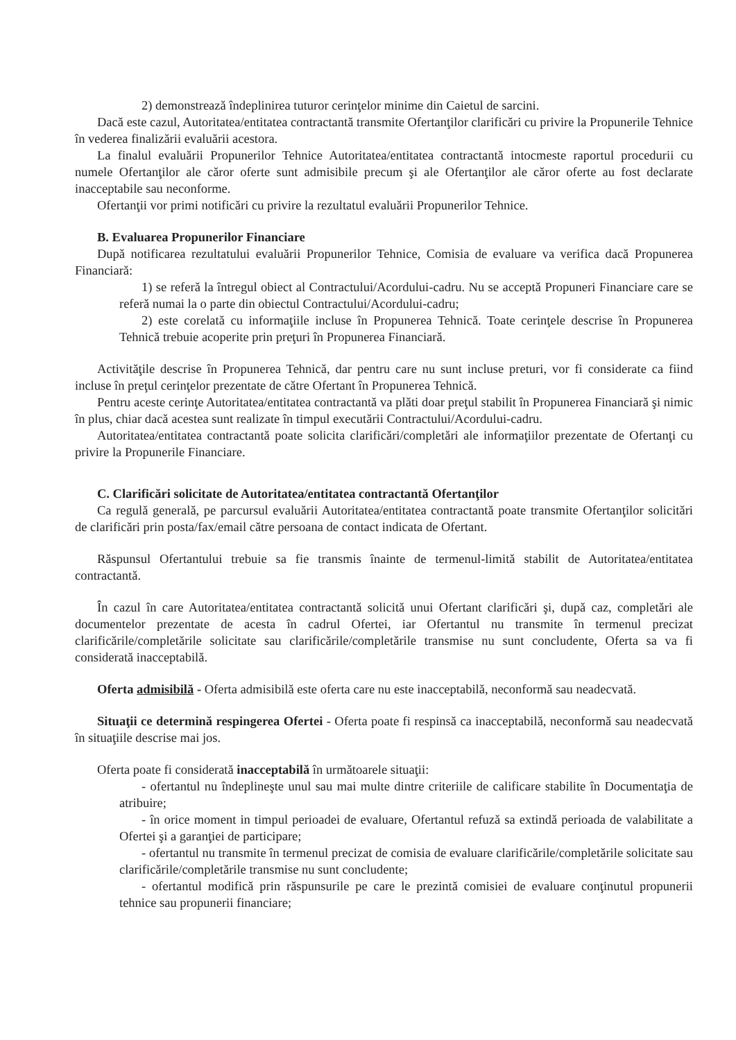2) demonstrează îndeplinirea tuturor cerinţelor minime din Caietul de sarcini.
Dacă este cazul, Autoritatea/entitatea contractantă transmite Ofertanţilor clarificări cu privire la Propunerile Tehnice în vederea finalizării evaluării acestora.
La finalul evaluării Propunerilor Tehnice Autoritatea/entitatea contractantă intocmeste raportul procedurii cu numele Ofertanţilor ale căror oferte sunt admisibile precum şi ale Ofertanţilor ale căror oferte au fost declarate inacceptabile sau neconforme.
Ofertanţii vor primi notificări cu privire la rezultatul evaluării Propunerilor Tehnice.
B. Evaluarea Propunerilor Financiare
După notificarea rezultatului evaluării Propunerilor Tehnice, Comisia de evaluare va verifica dacă Propunerea Financiară:
1) se referă la întregul obiect al Contractului/Acordului-cadru. Nu se acceptă Propuneri Financiare care se referă numai la o parte din obiectul Contractului/Acordului-cadru;
2) este corelată cu informaţiile incluse în Propunerea Tehnică. Toate cerinţele descrise în Propunerea Tehnică trebuie acoperite prin preţuri în Propunerea Financiară.
Activităţile descrise în Propunerea Tehnică, dar pentru care nu sunt incluse preturi, vor fi considerate ca fiind incluse în preţul cerinţelor prezentate de către Ofertant în Propunerea Tehnică.
Pentru aceste cerinţe Autoritatea/entitatea contractantă va plăti doar preţul stabilit în Propunerea Financiară şi nimic în plus, chiar dacă acestea sunt realizate în timpul executării Contractului/Acordului-cadru.
Autoritatea/entitatea contractantă poate solicita clarificări/completări ale informaţiilor prezentate de Ofertanţi cu privire la Propunerile Financiare.
C. Clarificări solicitate de Autoritatea/entitatea contractantă Ofertanţilor
Ca regulă generală, pe parcursul evaluării Autoritatea/entitatea contractantă poate transmite Ofertanţilor solicitări de clarificări prin posta/fax/email către persoana de contact indicata de Ofertant.
Răspunsul Ofertantului trebuie sa fie transmis înainte de termenul-limită stabilit de Autoritatea/entitatea contractantă.
În cazul în care Autoritatea/entitatea contractantă solicită unui Ofertant clarificări şi, după caz, completări ale documentelor prezentate de acesta în cadrul Ofertei, iar Ofertantul nu transmite în termenul precizat clarificările/completările solicitate sau clarificările/completările transmise nu sunt concludente, Oferta sa va fi considerată inacceptabilă.
Oferta admisibilă - Oferta admisibilă este oferta care nu este inacceptabilă, neconformă sau neadecvată.
Situaţii ce determină respingerea Ofertei - Oferta poate fi respinsă ca inacceptabilă, neconformă sau neadecvată în situaţiile descrise mai jos.
Oferta poate fi considerată inacceptabilă în următoarele situaţii:
- ofertantul nu îndeplineşte unul sau mai multe dintre criteriile de calificare stabilite în Documentaţia de atribuire;
- în orice moment in timpul perioadei de evaluare, Ofertantul refuză sa extindă perioada de valabilitate a Ofertei şi a garanţiei de participare;
- ofertantul nu transmite în termenul precizat de comisia de evaluare clarificările/completările solicitate sau clarificările/completările transmise nu sunt concludente;
- ofertantul modifică prin răspunsurile pe care le prezintă comisiei de evaluare conţinutul propunerii tehnice sau propunerii financiare;